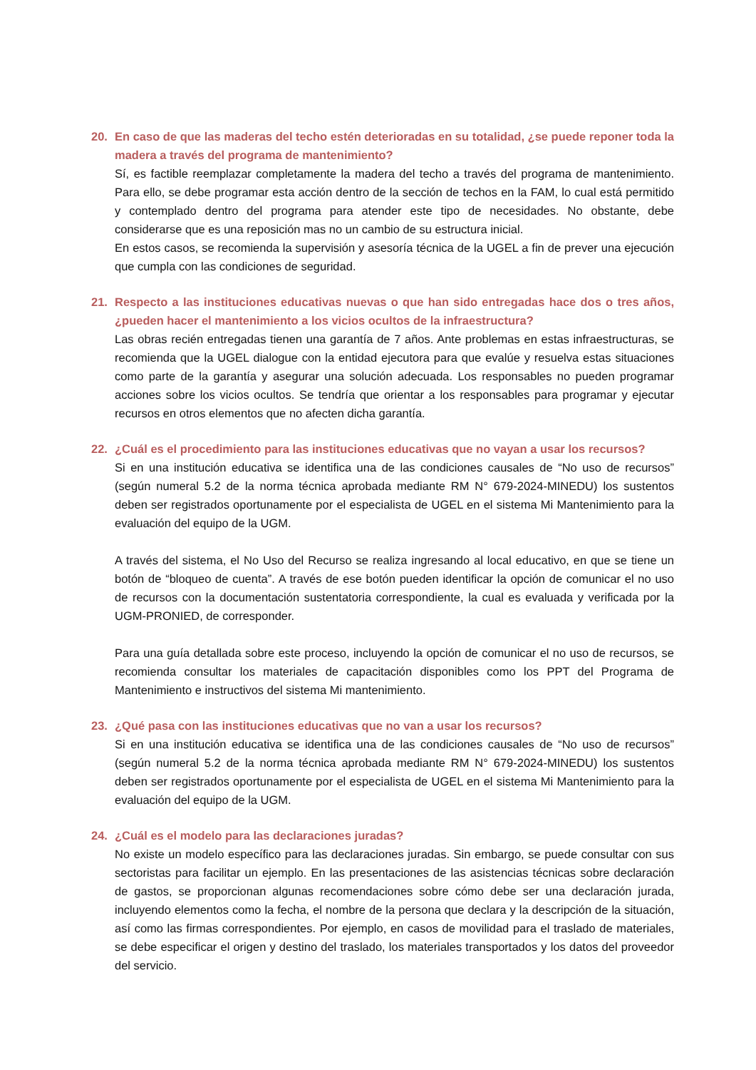20. En caso de que las maderas del techo estén deterioradas en su totalidad, ¿se puede reponer toda la madera a través del programa de mantenimiento?
Sí, es factible reemplazar completamente la madera del techo a través del programa de mantenimiento. Para ello, se debe programar esta acción dentro de la sección de techos en la FAM, lo cual está permitido y contemplado dentro del programa para atender este tipo de necesidades. No obstante, debe considerarse que es una reposición mas no un cambio de su estructura inicial.
En estos casos, se recomienda la supervisión y asesoría técnica de la UGEL a fin de prever una ejecución que cumpla con las condiciones de seguridad.
21. Respecto a las instituciones educativas nuevas o que han sido entregadas hace dos o tres años, ¿pueden hacer el mantenimiento a los vicios ocultos de la infraestructura?
Las obras recién entregadas tienen una garantía de 7 años. Ante problemas en estas infraestructuras, se recomienda que la UGEL dialogue con la entidad ejecutora para que evalúe y resuelva estas situaciones como parte de la garantía y asegurar una solución adecuada. Los responsables no pueden programar acciones sobre los vicios ocultos. Se tendría que orientar a los responsables para programar y ejecutar recursos en otros elementos que no afecten dicha garantía.
22. ¿Cuál es el procedimiento para las instituciones educativas que no vayan a usar los recursos?
Si en una institución educativa se identifica una de las condiciones causales de “No uso de recursos” (según numeral 5.2 de la norma técnica aprobada mediante RM N° 679-2024-MINEDU) los sustentos deben ser registrados oportunamente por el especialista de UGEL en el sistema Mi Mantenimiento para la evaluación del equipo de la UGM.
A través del sistema, el No Uso del Recurso se realiza ingresando al local educativo, en que se tiene un botón de “bloqueo de cuenta”. A través de ese botón pueden identificar la opción de comunicar el no uso de recursos con la documentación sustentatoria correspondiente, la cual es evaluada y verificada por la UGM-PRONIED, de corresponder.
Para una guía detallada sobre este proceso, incluyendo la opción de comunicar el no uso de recursos, se recomienda consultar los materiales de capacitación disponibles como los PPT del Programa de Mantenimiento e instructivos del sistema Mi mantenimiento.
23. ¿Qué pasa con las instituciones educativas que no van a usar los recursos?
Si en una institución educativa se identifica una de las condiciones causales de “No uso de recursos” (según numeral 5.2 de la norma técnica aprobada mediante RM N° 679-2024-MINEDU) los sustentos deben ser registrados oportunamente por el especialista de UGEL en el sistema Mi Mantenimiento para la evaluación del equipo de la UGM.
24. ¿Cuál es el modelo para las declaraciones juradas?
No existe un modelo específico para las declaraciones juradas. Sin embargo, se puede consultar con sus sectoristas para facilitar un ejemplo. En las presentaciones de las asistencias técnicas sobre declaración de gastos, se proporcionan algunas recomendaciones sobre cómo debe ser una declaración jurada, incluyendo elementos como la fecha, el nombre de la persona que declara y la descripción de la situación, así como las firmas correspondientes. Por ejemplo, en casos de movilidad para el traslado de materiales, se debe especificar el origen y destino del traslado, los materiales transportados y los datos del proveedor del servicio.